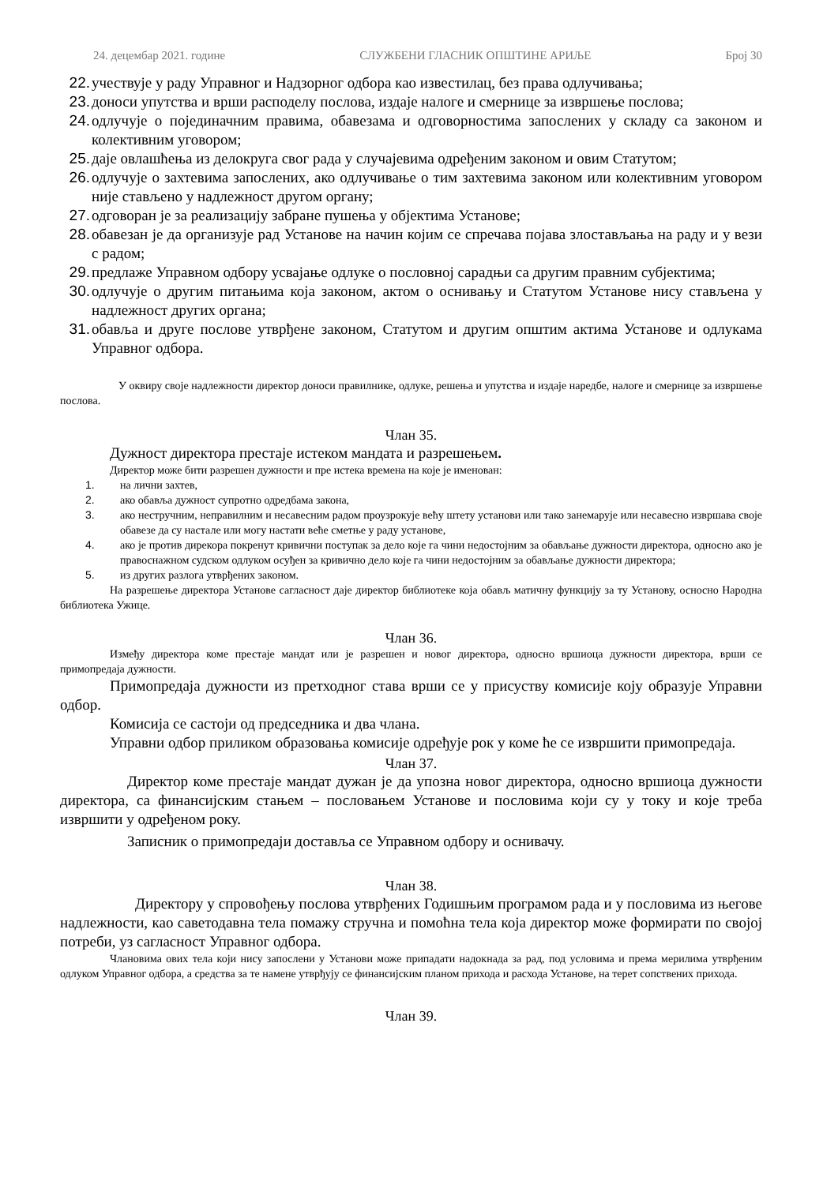24. децембар 2021. године СЛУЖБЕНИ ГЛАСНИК ОПШТИНЕ АРИЉЕ Број 30
22. учествује у раду Управног и Надзорног одбора као известилац, без права одлучивања;
23. доноси упутства и врши расподелу послова, издаје налоге и смернице за извршење послова;
24. одлучује о појединачним правима, обавезама и одговорностима запослених у складу са законом и колективним уговором;
25. даје овлашћења из делокруга свог рада у случајевима одређеним законом и овим Статутом;
26. одлучује о захтевима запослених, ако одлучивање о тим захтевима законом или колективним уговором није стављено у надлежност другом органу;
27. одговоран је за реализацију забране пушења у објектима Установе;
28. обавезан је да организује рад Установе на начин којим се спречава појава злостављања на раду и у вези с радом;
29. предлаже Управном одбору усвајање одлуке о пословној сарадњи са другим правним субјектима;
30. одлучује о другим питањима која законом, актом о оснивању и Статутом Установе нису стављена у надлежност других органа;
31. обавља и друге послове утврђене законом, Статутом и другим општим актима Установе и одлукама Управног одбора.
У оквиру своје надлежности директор доноси правилнике, одлуке, решења и упутства и издаје наредбе, налоге и смернице за извршење послова.
Члан 35.
Дужност директора престаје истеком мандата и разрешењем.
Директор може бити разрешен дужности и пре истека времена на које је именован:
1. на лични захтев,
2. ако обавља дужност супротно одредбама закона,
3. ако нестручним, неправилним и несавесним радом проузрокује већу штету установи или тако занемарује или несавесно извршава своје обавезе да су настале или могу настати веће сметње у раду установе,
4. ако је против дирекора покренут кривични поступак за дело које га чини недостојним за обављање дужности директора, односно ако је правоснажном судском одлуком осуђен за кривично дело које га чини недостојним за обављање дужности директора;
5. из других разлога утврђених законом.
На разрешење директора Установе сагласност даје директор библиотеке која обављ матичну функцију за ту Установу, осносно Народна библиотека Ужице.
Члан 36.
Између директора коме престаје мандат или је разрешен и новог директора, односно вршиоца дужности директора, врши се примопредаја дужности.
Примопредаја дужности из претходног става врши се у присуству комисије коју образује Управни одбор.
Комисија се састоји од председника и два члана.
Управни одбор приликом образовања комисије одређује рок у коме ће се извршити примопредаја.
Члан 37.
Директор коме престаје мандат дужан је да упозна новог директора, односно вршиоца дужности директора, са финансијским стањем – пословањем Установе и пословима који су у току и које треба извршити у одређеном року.
Записник о примопредаји доставља се Управном одбору и оснивачу.
Члан 38.
Директору у спровођењу послова утврђених Годишњим програмом рада и у пословима из његове надлежности, као саветодавна тела помажу стручна и помоћна тела која директор може формирати по својој потреби, уз сагласност Управног одбора.
Члановима ових тела који нису запослени у Установи може припадати надокнада за рад, под условима и према мерилима утврђеним одлуком Управног одбора, а средства за те намене утврђују се финансијским планом прихода и расхода Установе, на терет сопствених прихода.
Члан 39.